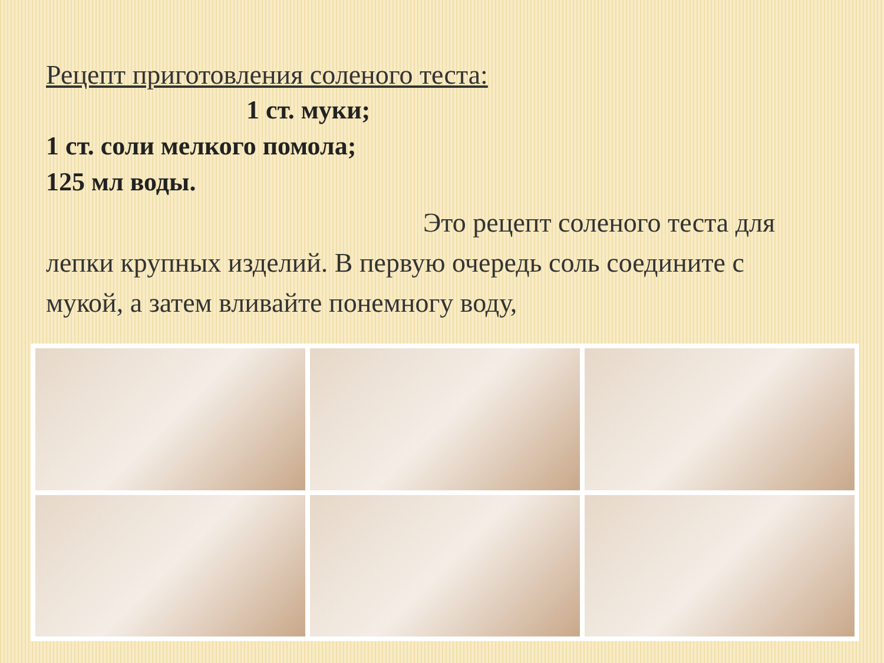Рецепт приготовления соленого теста:
1 ст. муки;
1 ст. соли мелкого помола;
125 мл воды.
Это рецепт соленого теста для лепки крупных изделий. В первую очередь соль соедините с мукой, а затем вливайте понемногу воду,